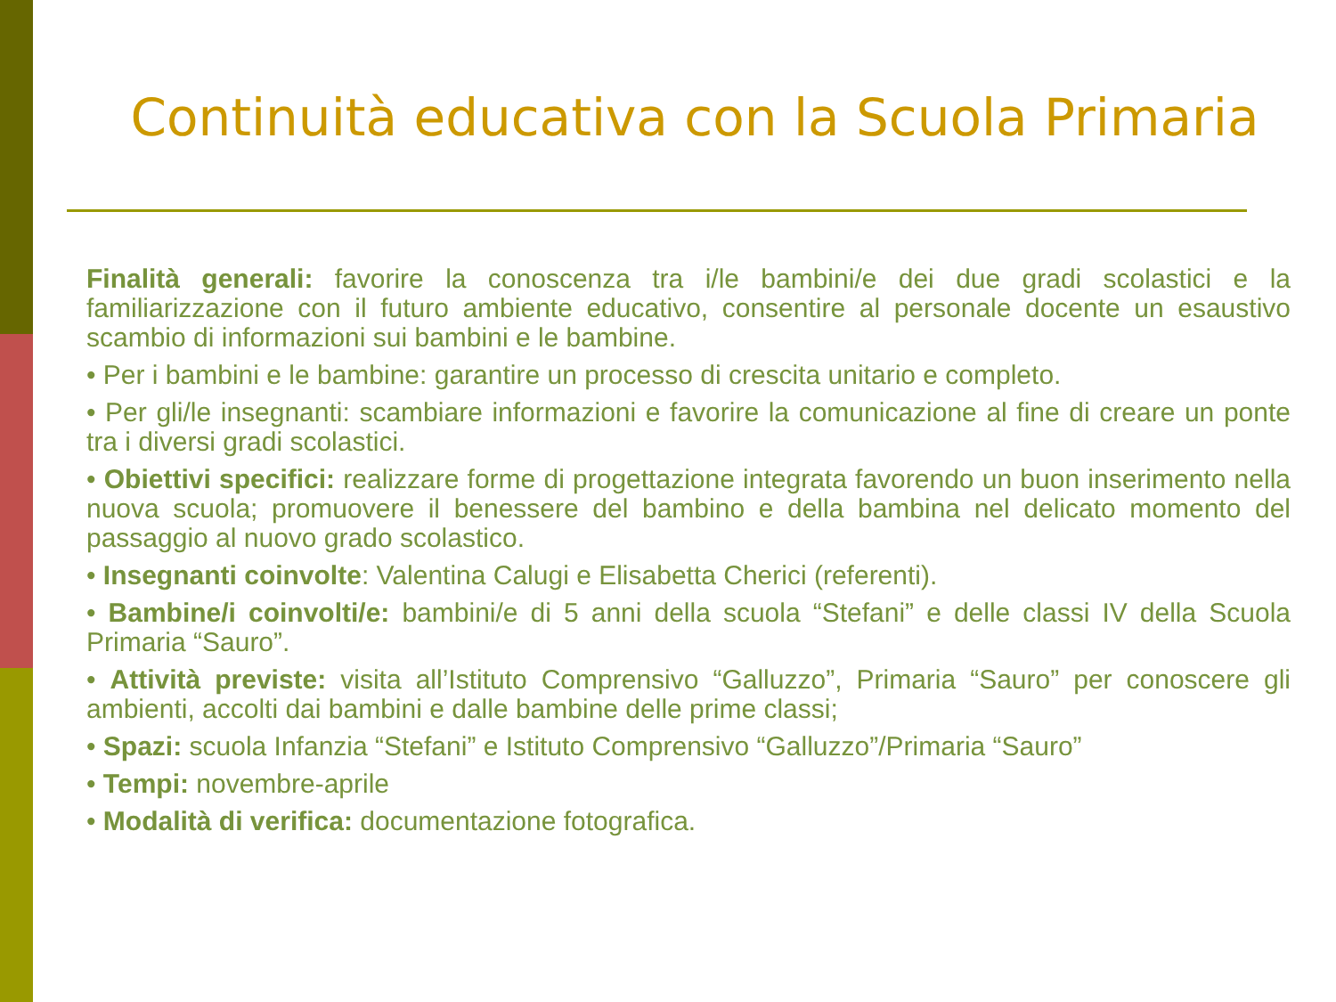Continuità educativa con la Scuola Primaria
Finalità generali: favorire la conoscenza tra i/le bambini/e dei due gradi scolastici e la familiarizzazione con il futuro ambiente educativo, consentire al personale docente un esaustivo scambio di informazioni sui bambini e le bambine.
• Per i bambini e le bambine: garantire un processo di crescita unitario e completo.
• Per gli/le insegnanti: scambiare informazioni e favorire la comunicazione al fine di creare un ponte tra i diversi gradi scolastici.
• Obiettivi specifici: realizzare forme di progettazione integrata favorendo un buon inserimento nella nuova scuola; promuovere il benessere del bambino e della bambina nel delicato momento del passaggio al nuovo grado scolastico.
• Insegnanti coinvolte: Valentina Calugi e Elisabetta Cherici (referenti).
• Bambine/i coinvolti/e: bambini/e di 5 anni della scuola “Stefani” e delle classi IV della Scuola Primaria “Sauro”.
• Attività previste: visita all’Istituto Comprensivo “Galluzzo”, Primaria “Sauro” per conoscere gli ambienti, accolti dai bambini e dalle bambine delle prime classi;
• Spazi: scuola Infanzia “Stefani” e Istituto Comprensivo “Galluzzo”/Primaria “Sauro”
• Tempi: novembre-aprile
• Modalità di verifica: documentazione fotografica.